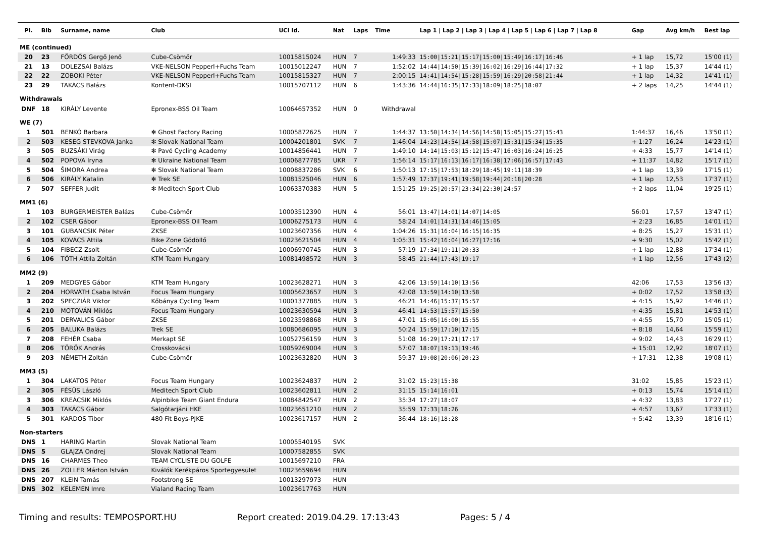| Pl. | Bib | Surname, name | Club | UCI Id. | Nat | Laps | Time | Lap 1 / Lap 2 / Lap 3 / Lap 4 / Lap 5 / Lap 6 / Lap 7 / Lap 8 | Gap | Avg km/h | Best lap |
| --- | --- | --- | --- | --- | --- | --- | --- | --- | --- | --- | --- |
| ME (continued) | | | | | | | | | | | |
| 20 | 23 | FÖRDŐS Gergő Jenő | Cube-Csömör | 10015815024 | HUN | 7 | 1:49:33 | 15:00/15:21/15:17/15:00/15:49/16:17/16:46 | + 1 lap | 15,72 | 15'00 (1) |
| 21 | 13 | DOLEZSAI Balázs | VKE-NELSON Pepperl+Fuchs Team | 10015012247 | HUN | 7 | 1:52:02 | 14:44/14:50/15:39/16:02/16:29/16:44/17:32 | + 1 lap | 15,37 | 14'44 (1) |
| 22 | 22 | ZOBOKI Péter | VKE-NELSON Pepperl+Fuchs Team | 10015815327 | HUN | 7 | 2:00:15 | 14:41/14:54/15:28/15:59/16:29/20:58/21:44 | + 1 lap | 14,32 | 14'41 (1) |
| 23 | 29 | TAKÁCS Balázs | Kontent-DKSI | 10015707112 | HUN | 6 | 1:43:36 | 14:44/16:35/17:33/18:09/18:25/18:07 | + 2 laps | 14,25 | 14'44 (1) |
| Withdrawals | | | | | | | | | | | |
| DNF | 18 | KIRÁLY Levente | Epronex-BSS Oil Team | 10064657352 | HUN | 0 | Withdrawal | | | | |
| WE (7) | | | | | | | | | | | |
| 1 | 501 | BENKÓ Barbara | ✻ Ghost Factory Racing | 10005872625 | HUN | 7 | 1:44:37 | 13:50/14:34/14:56/14:58/15:05/15:27/15:43 | 1:44:37 | 16,46 | 13'50 (1) |
| 2 | 503 | KESEG STEVKOVA Janka | ✻ Slovak National Team | 10004201801 | SVK | 7 | 1:46:04 | 14:23/14:54/14:58/15:07/15:31/15:34/15:35 | + 1:27 | 16,24 | 14'23 (1) |
| 3 | 505 | BUZSÁKI Virág | ✻ Pavé Cycling Academy | 10014856441 | HUN | 7 | 1:49:10 | 14:14/15:03/15:12/15:47/16:03/16:24/16:25 | + 4:33 | 15,77 | 14'14 (1) |
| 4 | 502 | POPOVA Iryna | ✻ Ukraine National Team | 10006877785 | UKR | 7 | 1:56:14 | 15:17/16:13/16:17/16:38/17:06/16:57/17:43 | + 11:37 | 14,82 | 15'17 (1) |
| 5 | 504 | ŠIMORA Andrea | ✻ Slovak National Team | 10008837286 | SVK | 6 | 1:50:13 | 17:15/17:53/18:29/18:45/19:11/18:39 | + 1 lap | 13,39 | 17'15 (1) |
| 6 | 506 | KIRÁLY Katalin | ✻ Trek SE | 10081525046 | HUN | 6 | 1:57:49 | 17:37/19:41/19:58/19:44/20:18/20:28 | + 1 lap | 12,53 | 17'37 (1) |
| 7 | 507 | SEFFER Judit | ✻ Meditech Sport Club | 10063370383 | HUN | 5 | 1:51:25 | 19:25/20:57/23:34/22:30/24:57 | + 2 laps | 11,04 | 19'25 (1) |
| MM1 (6) | | | | | | | | | | | |
| 1 | 103 | BURGERMEISTER Balázs | Cube-Csömör | 10003512390 | HUN | 4 | 56:01 | 13:47/14:01/14:07/14:05 | 56:01 | 17,57 | 13'47 (1) |
| 2 | 102 | CSER Gábor | Epronex-BSS Oil Team | 10006275173 | HUN | 4 | 58:24 | 14:01/14:31/14:46/15:05 | + 2:23 | 16,85 | 14'01 (1) |
| 3 | 101 | GUBANCSIK Péter | ZKSE | 10023607356 | HUN | 4 | 1:04:26 | 15:31/16:04/16:15/16:35 | + 8:25 | 15,27 | 15'31 (1) |
| 4 | 105 | KOVÁCS Attila | Bike Zone Gödöllő | 10023621504 | HUN | 4 | 1:05:31 | 15:42/16:04/16:27/17:16 | + 9:30 | 15,02 | 15'42 (1) |
| 5 | 104 | FIBECZ Zsolt | Cube-Csömör | 10006970745 | HUN | 3 | 57:19 | 17:34/19:11/20:33 | + 1 lap | 12,88 | 17'34 (1) |
| 6 | 106 | TÓTH Attila Zoltán | KTM Team Hungary | 10081498572 | HUN | 3 | 58:45 | 21:44/17:43/19:17 | + 1 lap | 12,56 | 17'43 (2) |
| MM2 (9) | | | | | | | | | | | |
| 1 | 209 | MEDGYES Gábor | KTM Team Hungary | 10023628271 | HUN | 3 | 42:06 | 13:59/14:10/13:56 | 42:06 | 17,53 | 13'56 (3) |
| 2 | 204 | HORVÁTH Csaba István | Focus Team Hungary | 10005623657 | HUN | 3 | 42:08 | 13:59/14:10/13:58 | + 0:02 | 17,52 | 13'58 (3) |
| 3 | 202 | SPECZIÁR Viktor | Kőbánya Cycling Team | 10001377885 | HUN | 3 | 46:21 | 14:46/15:37/15:57 | + 4:15 | 15,92 | 14'46 (1) |
| 4 | 210 | MOTOVÁN Miklós | Focus Team Hungary | 10023630594 | HUN | 3 | 46:41 | 14:53/15:57/15:50 | + 4:35 | 15,81 | 14'53 (1) |
| 5 | 201 | DERVALICS Gábor | ZKSE | 10023598868 | HUN | 3 | 47:01 | 15:05/16:00/15:55 | + 4:55 | 15,70 | 15'05 (1) |
| 6 | 205 | BALUKA Balázs | Trek SE | 10080686095 | HUN | 3 | 50:24 | 15:59/17:10/17:15 | + 8:18 | 14,64 | 15'59 (1) |
| 7 | 208 | FEHÉR Csaba | Merkapt SE | 10052756159 | HUN | 3 | 51:08 | 16:29/17:21/17:17 | + 9:02 | 14,43 | 16'29 (1) |
| 8 | 206 | TÖRÖK András | Crosskovácsi | 10059269004 | HUN | 3 | 57:07 | 18:07/19:13/19:46 | + 15:01 | 12,92 | 18'07 (1) |
| 9 | 203 | NÉMETH Zoltán | Cube-Csömör | 10023632820 | HUN | 3 | 59:37 | 19:08/20:06/20:23 | + 17:31 | 12,38 | 19'08 (1) |
| MM3 (5) | | | | | | | | | | | |
| 1 | 304 | LAKATOS Péter | Focus Team Hungary | 10023624837 | HUN | 2 | 31:02 | 15:23/15:38 | 31:02 | 15,85 | 15'23 (1) |
| 2 | 305 | FÉSÜS László | Meditech Sport Club | 10023602811 | HUN | 2 | 31:15 | 15:14/16:01 | + 0:13 | 15,74 | 15'14 (1) |
| 3 | 306 | KREÁCSIK Miklós | Alpinbike Team Giant Endura | 10084842547 | HUN | 2 | 35:34 | 17:27/18:07 | + 4:32 | 13,83 | 17'27 (1) |
| 4 | 303 | TAKÁCS Gábor | Salgótarjáni HKE | 10023651210 | HUN | 2 | 35:59 | 17:33/18:26 | + 4:57 | 13,67 | 17'33 (1) |
| 5 | 301 | KARDOS Tibor | 480 Fit Boys-PJKE | 10023617157 | HUN | 2 | 36:44 | 18:16/18:28 | + 5:42 | 13,39 | 18'16 (1) |
| Non-starters | | | | | | | | | | | |
| DNS | 1 | HARING Martin | Slovak National Team | 10005540195 | SVK | | | | | | |
| DNS | 5 | GLAJZA Ondrej | Slovak National Team | 10007582855 | SVK | | | | | | |
| DNS | 16 | CHARMES Theo | TEAM CYCLISTE DU GOLFE | 10015697210 | FRA | | | | | | |
| DNS | 26 | ZOLLER Márton István | Kiválók Kerékpáros Sportegyesület | 10023659694 | HUN | | | | | | |
| DNS | 207 | KLEIN Tamás | Footstrong SE | 10013297973 | HUN | | | | | | |
| DNS | 302 | KELEMEN Imre | Vialand Racing Team | 10023617763 | HUN | | | | | | |
Timing and results: TEMPOSPORT.HU Report created: 2019.04.29. 17:13:43 Pages: 5 / 4